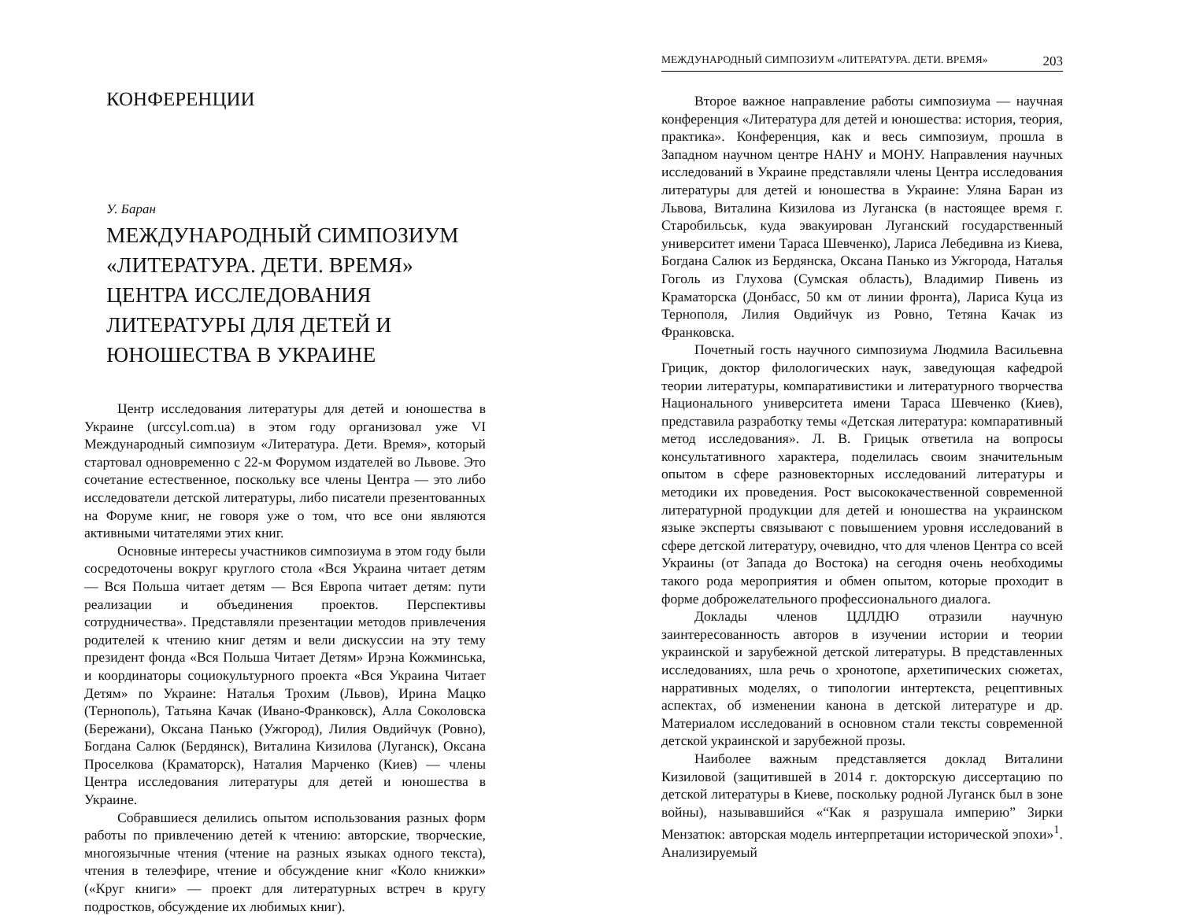КОНФЕРЕНЦИИ
У. Баран
МЕЖДУНАРОДНЫЙ СИМПОЗИУМ «ЛИТЕРАТУРА. ДЕТИ. ВРЕМЯ» ЦЕНТРА ИССЛЕДОВАНИЯ ЛИТЕРАТУРЫ ДЛЯ ДЕТЕЙ И ЮНОШЕСТВА В УКРАИНЕ
Центр исследования литературы для детей и юношества в Украине (urccyl.com.ua) в этом году организовал уже VI Международный симпозиум «Литература. Дети. Время», который стартовал одновременно с 22-м Форумом издателей во Львове. Это сочетание естественное, поскольку все члены Центра — это либо исследователи детской литературы, либо писатели презентованных на Форуме книг, не говоря уже о том, что все они являются активными читателями этих книг.
Основные интересы участников симпозиума в этом году были сосредоточены вокруг круглого стола «Вся Украина читает детям — Вся Польша читает детям — Вся Европа читает детям: пути реализации и объединения проектов. Перспективы сотрудничества». Представляли презентации методов привлечения родителей к чтению книг детям и вели дискуссии на эту тему президент фонда «Вся Польша Читает Детям» Ирэна Кожминська, и координаторы социокультурного проекта «Вся Украина Читает Детям» по Украине: Наталья Трохим (Львов), Ирина Мацко (Тернополь), Татьяна Качак (Ивано-Франковск), Алла Соколовска (Бережани), Оксана Панько (Ужгород), Лилия Овдийчук (Ровно), Богдана Салюк (Бердянск), Виталина Кизилова (Луганск), Оксана Проселкова (Краматорск), Наталия Марченко (Киев) — члены Центра исследования литературы для детей и юношества в Украине.
Собравшиеся делились опытом использования разных форм работы по привлечению детей к чтению: авторские, творческие, многоязычные чтения (чтение на разных языках одного текста), чтения в телеэфире, чтение и обсуждение книг «Коло книжки» («Круг книги» — проект для литературных встреч в кругу подростков, обсуждение их любимых книг).
МЕЖДУНАРОДНЫЙ СИМПОЗИУМ «ЛИТЕРАТУРА. ДЕТИ. ВРЕМЯ» 203
Второе важное направление работы симпозиума — научная конференция «Литература для детей и юношества: история, теория, практика». Конференция, как и весь симпозиум, прошла в Западном научном центре НАНУ и МОНУ. Направления научных исследований в Украине представляли члены Центра исследования литературы для детей и юношества в Украине: Уляна Баран из Львова, Виталина Кизилова из Луганска (в настоящее время г. Старобильськ, куда эвакуирован Луганский государственный университет имени Тараса Шевченко), Лариса Лебедивна из Киева, Богдана Салюк из Бердянска, Оксана Панько из Ужгорода, Наталья Гоголь из Глухова (Сумская область), Владимир Пивень из Краматорска (Донбасс, 50 км от линии фронта), Лариса Куца из Тернополя, Лилия Овдийчук из Ровно, Тетяна Качак из Франковска.
Почетный гость научного симпозиума Людмила Васильевна Грицик, доктор филологических наук, заведующая кафедрой теории литературы, компаративистики и литературного творчества Национального университета имени Тараса Шевченко (Киев), представила разработку темы «Детская литература: компаративный метод исследования». Л. В. Грицык ответила на вопросы консультативного характера, поделилась своим значительным опытом в сфере разновекторных исследований литературы и методики их проведения. Рост высококачественной современной литературной продукции для детей и юношества на украинском языке эксперты связывают с повышением уровня исследований в сфере детской литературу, очевидно, что для членов Центра со всей Украины (от Запада до Востока) на сегодня очень необходимы такого рода мероприятия и обмен опытом, которые проходит в форме доброжелательного профессионального диалога.
Доклады членов ЦДЛДЮ отразили научную заинтересованность авторов в изучении истории и теории украинской и зарубежной детской литературы. В представленных исследованиях, шла речь о хронотопе, архетипических сюжетах, нарративных моделях, о типологии интертекста, рецептивных аспектах, об изменении канона в детской литературе и др. Материалом исследований в основном стали тексты современной детской украинской и зарубежной прозы.
Наиболее важным представляется доклад Виталини Кизиловой (защитившей в 2014 г. докторскую диссертацию по детской литературы в Киеве, поскольку родной Луганск был в зоне войны), называвшийся «“Как я разрушала империю” Зирки Мензатюк: авторская модель интерпретации исторической эпохи»<sup>1</sup>. Анализируемый